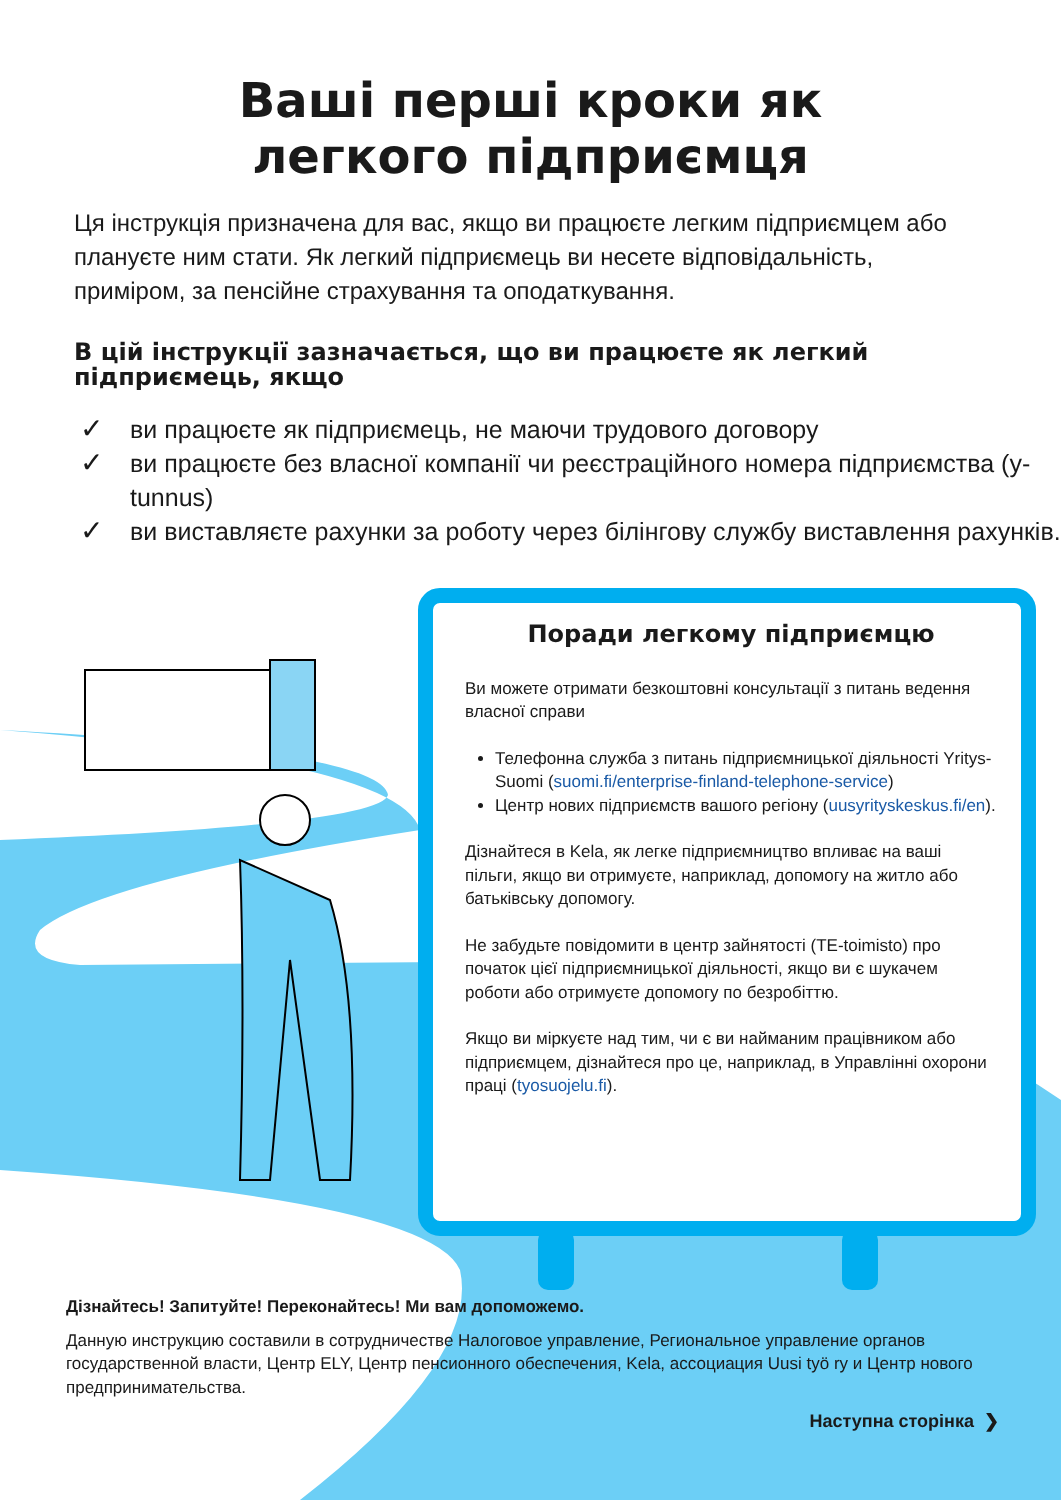Ваші перші кроки як
легкого підприємця
Ця інструкція призначена для вас, якщо ви працюєте легким підприємцем або плануєте ним стати. Як легкий підприємець ви несете відповідальність, приміром, за пенсійне страхування та оподаткування.
В цій інструкції зазначається, що ви працюєте як легкий підприємець, якщо
✓ ви працюєте як підприємець, не маючи трудового договору
✓ ви працюєте без власної компанії чи реєстраційного номера підприємства (y-tunnus)
✓ ви виставляєте рахунки за роботу через білінгову службу виставлення рахунків.
Поради легкому підприємцю
Ви можете отримати безкоштовні консультації з питань ведення власної справи
Телефонна служба з питань підприємницької діяльності Yritys-Suomi (suomi.fi/enterprise-finland-telephone-service)
Центр нових підприємств вашого регіону (uusyrityskeskus.fi/en).
Дізнайтеся в Kela, як легке підприємництво впливає на ваші пільги, якщо ви отримуєте, наприклад, допомогу на житло або батьківську допомогу.
Не забудьте повідомити в центр зайнятості (TE-toimisto) про початок цієї підприємницької діяльності, якщо ви є шукачем роботи або отримуєте допомогу по безробіттю.
Якщо ви міркуєте над тим, чи є ви найманим працівником або підприємцем, дізнайтеся про це, наприклад, в Управлінні охорони праці (tyosuojelu.fi).
Дізнайтесь! Запитуйте! Переконайтесь! Ми вам допоможемо.
Данную инструкцию составили в сотрудничестве Налоговое управление, Региональное управление органов государственной власти, Центр ELY, Центр пенсионного обеспечения, Kela, ассоциация Uusi työ ry и Центр нового предпринимательства.
Наступна сторінка ❯